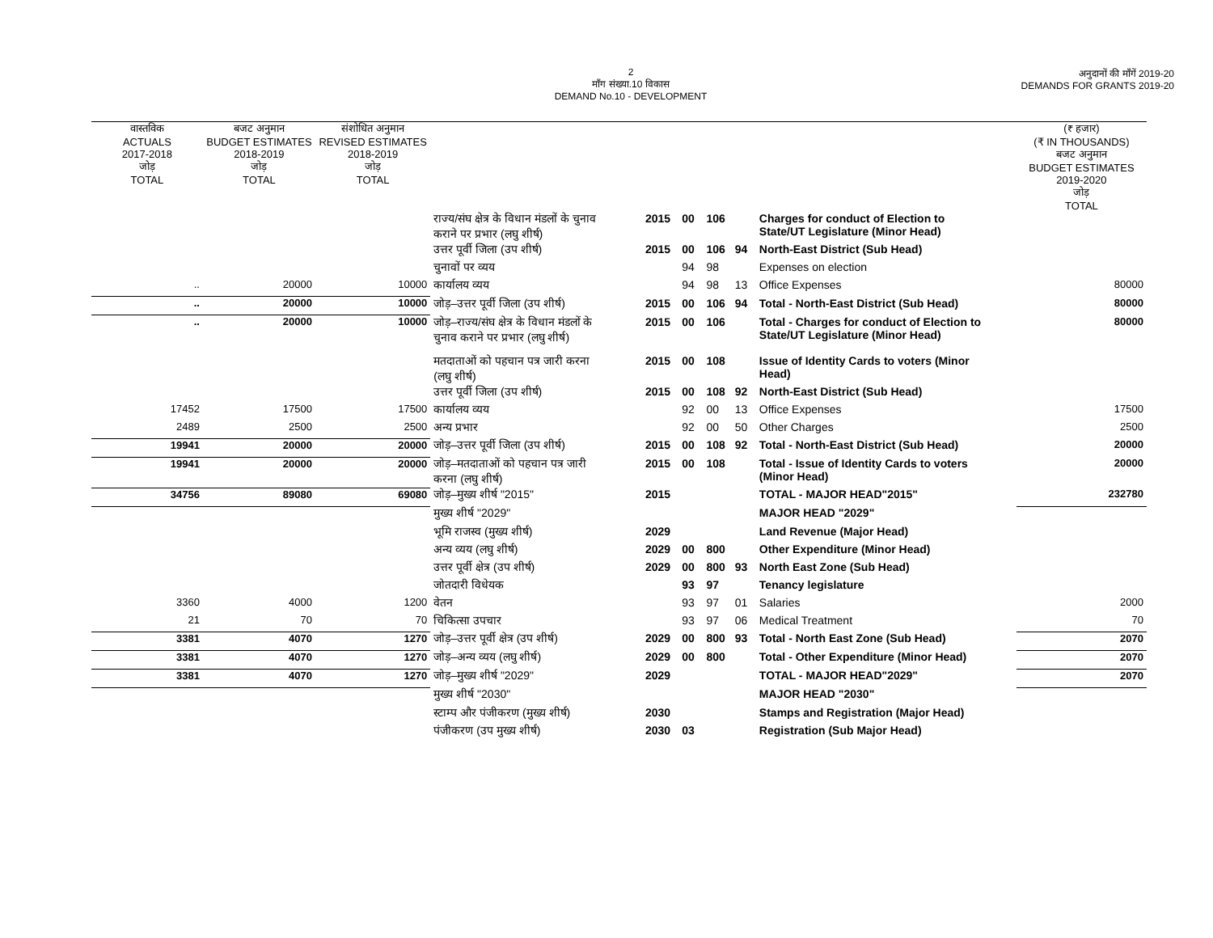2
माँग संख्या.10 विकास
DEMAND No.10 - DEVELOPMENT
अनुदानों की माँगें 2019-20
DEMANDS FOR GRANTS 2019-20
| वास्तविक ACTUALS 2017-2018 जोड़ TOTAL | बजट अनुमान BUDGET ESTIMATES 2018-2019 जोड़ TOTAL | संशोधित अनुमान REVISED ESTIMATES 2018-2019 जोड़ TOTAL | | | | | | | (₹ हजार) (₹ IN THOUSANDS) बजट अनुमान BUDGET ESTIMATES 2019-2020 जोड़ TOTAL |
| --- | --- | --- | --- | --- | --- | --- | --- | --- | --- |
| | | | राज्य/संघ क्षेत्र के विधान मंडलों के चुनाव कराने पर प्रभार (लघु शीर्ष) | 2015 | 00 | 106 | | Charges for conduct of Election to State/UT Legislature (Minor Head) | |
| | | | उत्तर पूर्वी जिला (उप शीर्ष) | 2015 | 00 | 106 | 94 | North-East District (Sub Head) | |
| | | | चुनावों पर व्यय | | 94 | 98 | | Expenses on election | |
| .. | 20000 | 10000 | कार्यालय व्यय | | 94 | 98 | 13 | Office Expenses | 80000 |
| .. | 20000 | 10000 | जोड़–उत्तर पूर्वी जिला (उप शीर्ष) | 2015 | 00 | 106 | 94 | Total - North-East District (Sub Head) | 80000 |
| .. | 20000 | 10000 | जोड़–राज्य/संघ क्षेत्र के विधान मंडलों के चुनाव कराने पर प्रभार (लघु शीर्ष) | 2015 | 00 | 106 | | Total - Charges for conduct of Election to State/UT Legislature (Minor Head) | 80000 |
| | | | मतदाताओं को पहचान पत्र जारी करना (लघु शीर्ष) | 2015 | 00 | 108 | | Issue of Identity Cards to voters (Minor Head) | |
| | | | उत्तर पूर्वी जिला (उप शीर्ष) | 2015 | 00 | 108 | 92 | North-East District (Sub Head) | |
| 17452 | 17500 | 17500 | कार्यालय व्यय | | 92 | 00 | 13 | Office Expenses | 17500 |
| 2489 | 2500 | 2500 | अन्य प्रभार | | 92 | 00 | 50 | Other Charges | 2500 |
| 19941 | 20000 | 20000 | जोड़–उत्तर पूर्वी जिला (उप शीर्ष) | 2015 | 00 | 108 | 92 | Total - North-East District (Sub Head) | 20000 |
| 19941 | 20000 | 20000 | जोड़–मतदाताओं को पहचान पत्र जारी करना (लघु शीर्ष) | 2015 | 00 | 108 | | Total - Issue of Identity Cards to voters (Minor Head) | 20000 |
| 34756 | 89080 | 69080 | जोड़–मुख्य शीर्ष "2015" | 2015 | | | | TOTAL - MAJOR HEAD"2015" | 232780 |
| | | | मुख्य शीर्ष "2029" | | | | | MAJOR HEAD "2029" | |
| | | | भूमि राजस्व (मुख्य शीर्ष) | 2029 | | | | Land Revenue (Major Head) | |
| | | | अन्य व्यय (लघु शीर्ष) | 2029 | 00 | 800 | | Other Expenditure (Minor Head) | |
| | | | उत्तर पूर्वी क्षेत्र (उप शीर्ष) | 2029 | 00 | 800 | 93 | North East Zone (Sub Head) | |
| | | | जोतदारी विधेयक | | 93 | 97 | | Tenancy legislature | |
| 3360 | 4000 | 1200 | वेतन | | 93 | 97 | 01 | Salaries | 2000 |
| 21 | 70 | 70 | चिकित्सा उपचार | | 93 | 97 | 06 | Medical Treatment | 70 |
| 3381 | 4070 | 1270 | जोड़–उत्तर पूर्वी क्षेत्र (उप शीर्ष) | 2029 | 00 | 800 | 93 | Total - North East Zone (Sub Head) | 2070 |
| 3381 | 4070 | 1270 | जोड़–अन्य व्यय (लघु शीर्ष) | 2029 | 00 | 800 | | Total - Other Expenditure (Minor Head) | 2070 |
| 3381 | 4070 | 1270 | जोड़–मुख्य शीर्ष "2029" | 2029 | | | | TOTAL - MAJOR HEAD"2029" | 2070 |
| | | | मुख्य शीर्ष "2030" | | | | | MAJOR HEAD "2030" | |
| | | | स्टाम्प और पंजीकरण (मुख्य शीर्ष) | 2030 | | | | Stamps and Registration (Major Head) | |
| | | | पंजीकरण (उप मुख्य शीर्ष) | 2030 | 03 | | | Registration (Sub Major Head) | |